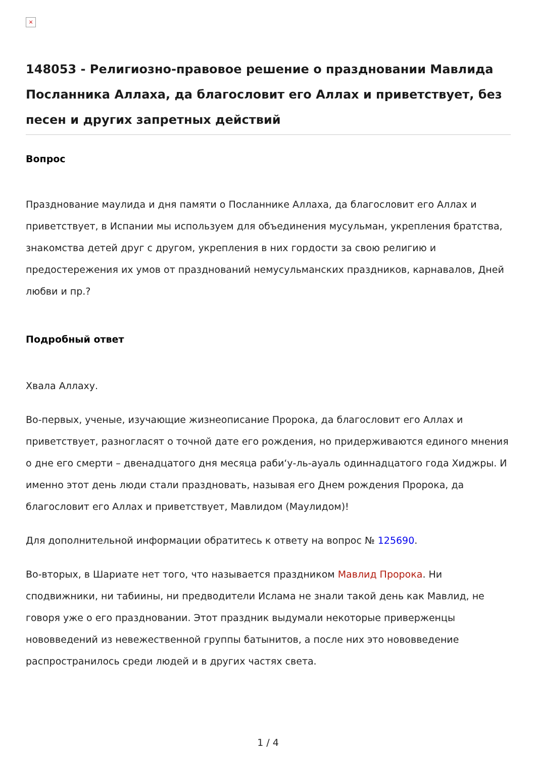×
148053 - Религиозно-правовое решение о праздновании Мавлида Посланника Аллаха, да благословит его Аллах и приветствует, без песен и других запретных действий
Вопрос
Празднование маулида и дня памяти о Посланнике Аллаха, да благословит его Аллах и приветствует, в Испании мы используем для объединения мусульман, укрепления братства, знакомства детей друг с другом, укрепления в них гордости за свою религию и предостережения их умов от празднований немусульманских праздников, карнавалов, Дней любви и пр.?
Подробный ответ
Хвала Аллаху.
Во-первых, ученые, изучающие жизнеописание Пророка, да благословит его Аллах и приветствует, разногласят о точной дате его рождения, но придерживаются единого мнения о дне его смерти – двенадцатого дня месяца раби‘у-ль-ауаль одиннадцатого года Хиджры. И именно этот день люди стали праздновать, называя его Днем рождения Пророка, да благословит его Аллах и приветствует, Мавлидом (Маулидом)!
Для дополнительной информации обратитесь к ответу на вопрос № 125690.
Во-вторых, в Шариате нет того, что называется праздником Мавлид Пророка. Ни сподвижники, ни табиины, ни предводители Ислама не знали такой день как Мавлид, не говоря уже о его праздновании. Этот праздник выдумали некоторые приверженцы нововведений из невежественной группы батынитов, а после них это нововведение распространилось среди людей и в других частях света.
1 / 4